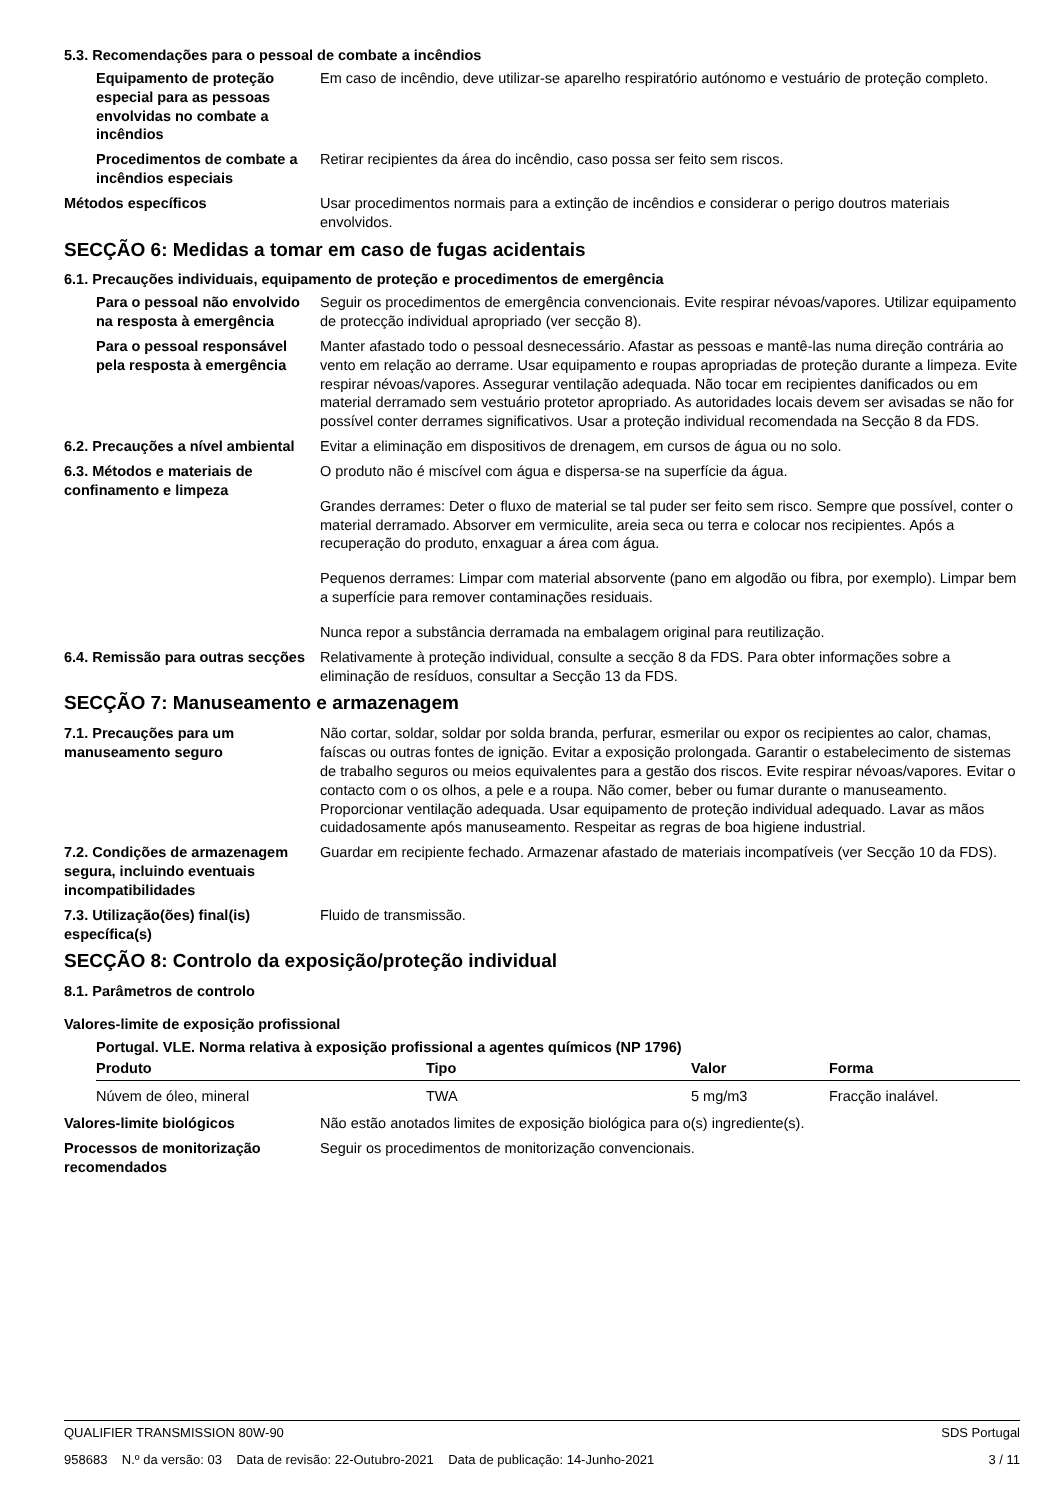5.3. Recomendações para o pessoal de combate a incêndios
Equipamento de proteção especial para as pessoas envolvidas no combate a incêndios
Em caso de incêndio, deve utilizar-se aparelho respiratório autónomo e vestuário de proteção completo.
Procedimentos de combate a incêndios especiais
Retirar recipientes da área do incêndio, caso possa ser feito sem riscos.
Métodos específicos Usar procedimentos normais para a extinção de incêndios e considerar o perigo doutros materiais envolvidos.
SECÇÃO 6: Medidas a tomar em caso de fugas acidentais
6.1. Precauções individuais, equipamento de proteção e procedimentos de emergência
Para o pessoal não envolvido na resposta à emergência
Seguir os procedimentos de emergência convencionais. Evite respirar névoas/vapores. Utilizar equipamento de protecção individual apropriado (ver secção 8).
Para o pessoal responsável pela resposta à emergência
Manter afastado todo o pessoal desnecessário. Afastar as pessoas e mantê-las numa direção contrária ao vento em relação ao derrame. Usar equipamento e roupas apropriadas de proteção durante a limpeza. Evite respirar névoas/vapores. Assegurar ventilação adequada. Não tocar em recipientes danificados ou em material derramado sem vestuário protetor apropriado. As autoridades locais devem ser avisadas se não for possível conter derrames significativos. Usar a proteção individual recomendada na Secção 8 da FDS.
6.2. Precauções a nível ambiental
Evitar a eliminação em dispositivos de drenagem, em cursos de água ou no solo.
6.3. Métodos e materiais de confinamento e limpeza
O produto não é miscível com água e dispersa-se na superfície da água.
Grandes derrames: Deter o fluxo de material se tal puder ser feito sem risco. Sempre que possível, conter o material derramado. Absorver em vermiculite, areia seca ou terra e colocar nos recipientes. Após a recuperação do produto, enxaguar a área com água.
Pequenos derrames: Limpar com material absorvente (pano em algodão ou fibra, por exemplo). Limpar bem a superfície para remover contaminações residuais.
Nunca repor a substância derramada na embalagem original para reutilização.
6.4. Remissão para outras secções
Relativamente à proteção individual, consulte a secção 8 da FDS. Para obter informações sobre a eliminação de resíduos, consultar a Secção 13 da FDS.
SECÇÃO 7: Manuseamento e armazenagem
7.1. Precauções para um manuseamento seguro
Não cortar, soldar, soldar por solda branda, perfurar, esmerilar ou expor os recipientes ao calor, chamas, faíscas ou outras fontes de ignição. Evitar a exposição prolongada. Garantir o estabelecimento de sistemas de trabalho seguros ou meios equivalentes para a gestão dos riscos. Evite respirar névoas/vapores. Evitar o contacto com o os olhos, a pele e a roupa. Não comer, beber ou fumar durante o manuseamento. Proporcionar ventilação adequada. Usar equipamento de proteção individual adequado. Lavar as mãos cuidadosamente após manuseamento. Respeitar as regras de boa higiene industrial.
7.2. Condições de armazenagem segura, incluindo eventuais incompatibilidades
Guardar em recipiente fechado. Armazenar afastado de materiais incompatíveis (ver Secção 10 da FDS).
7.3. Utilização(ões) final(is) específica(s)
Fluido de transmissão.
SECÇÃO 8: Controlo da exposição/proteção individual
8.1. Parâmetros de controlo
Valores-limite de exposição profissional
Portugal. VLE. Norma relativa à exposição profissional a agentes químicos (NP 1796)
| Produto | Tipo | Valor | Forma |
| --- | --- | --- | --- |
| Núvem de óleo, mineral | TWA | 5 mg/m3 | Fracção inalável. |
Valores-limite biológicos Não estão anotados limites de exposição biológica para o(s) ingrediente(s).
Processos de monitorização recomendados
Seguir os procedimentos de monitorização convencionais.
QUALIFIER TRANSMISSION 80W-90 SDS Portugal
958683 N.º da versão: 03 Data de revisão: 22-Outubro-2021 Data de publicação: 14-Junho-2021 3 / 11